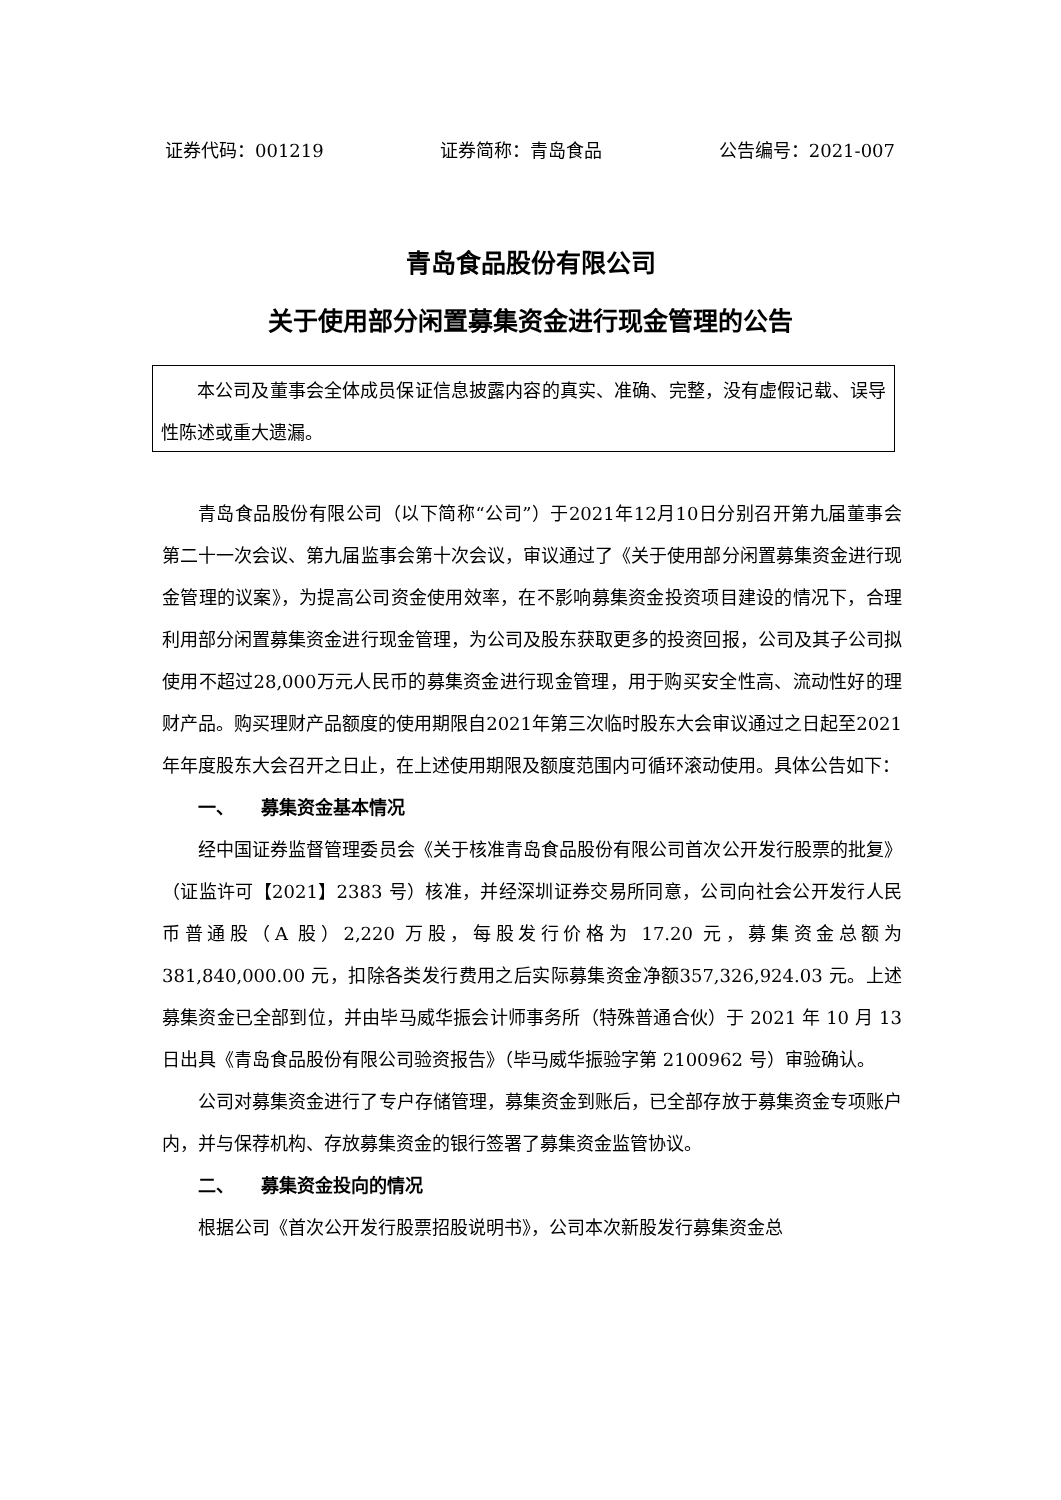证券代码：001219 证券简称：青岛食品 公告编号：2021-007
青岛食品股份有限公司
关于使用部分闲置募集资金进行现金管理的公告
本公司及董事会全体成员保证信息披露内容的真实、准确、完整，没有虚假记载、误导性陈述或重大遗漏。
青岛食品股份有限公司（以下简称“公司”）于2021年12月10日分别召开第九届董事会第二十一次会议、第九届监事会第十次会议，审议通过了《关于使用部分闲置募集资金进行现金管理的议案》，为提高公司资金使用效率，在不影响募集资金投资项目建设的情况下，合理利用部分闲置募集资金进行现金管理，为公司及股东获取更多的投资回报，公司及其子公司拟使用不超过28,000万元人民币的募集资金进行现金管理，用于购买安全性高、流动性好的理财产品。购买理财产品额度的使用期限自2021年第三次临时股东大会审议通过之日起至2021年年度股东大会召开之日止，在上述使用期限及额度范围内可循环滚动使用。具体公告如下：
一、　　募集资金基本情况
经中国证券监督管理委员会《关于核准青岛食品股份有限公司首次公开发行股票的批复》（证监许可【2021】2383 号）核准，并经深圳证券交易所同意，公司向社会公开发行人民币普通股（A 股）2,220 万股，每股发行价格为 17.20 元，募集资金总额为 381,840,000.00 元，扣除各类发行费用之后实际募集资金净额357,326,924.03 元。上述募集资金已全部到位，并由毕马威华振会计师事务所（特殊普通合伙）于 2021 年 10 月 13 日出具《青岛食品股份有限公司验资报告》（毕马威华振验字第 2100962 号）审验确认。
公司对募集资金进行了专户存储管理，募集资金到账后，已全部存放于募集资金专项账户内，并与保荐机构、存放募集资金的银行签署了募集资金监管协议。
二、　　募集资金投向的情况
根据公司《首次公开发行股票招股说明书》，公司本次新股发行募集资金总